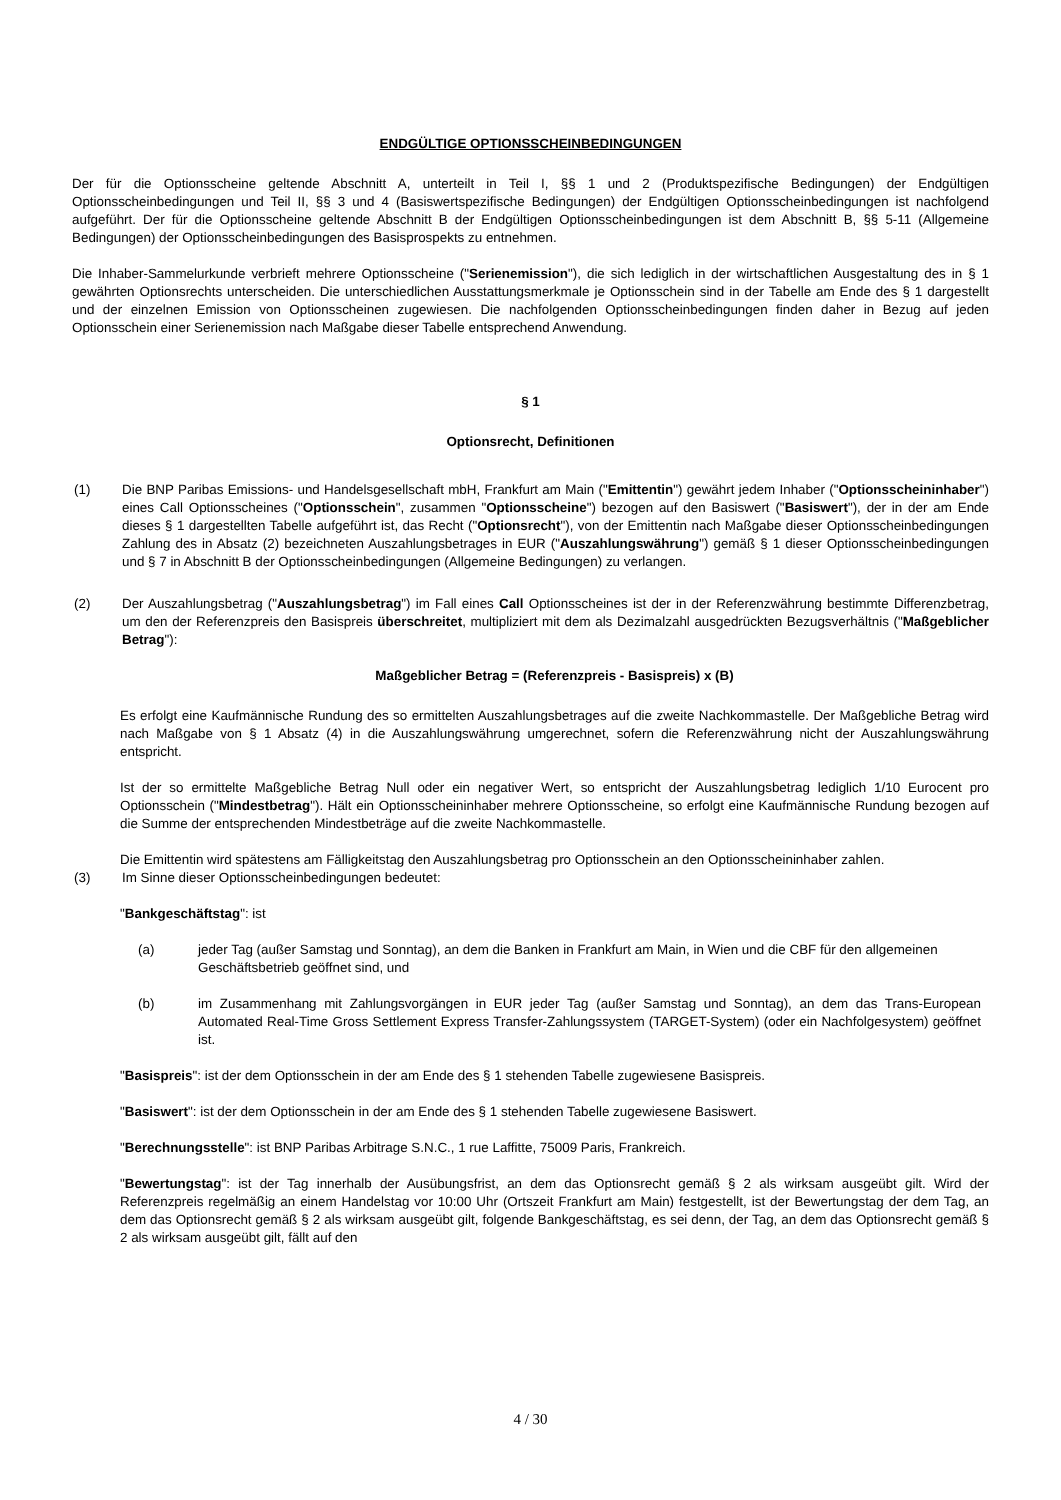ENDGÜLTIGE OPTIONSSCHEINBEDINGUNGEN
Der für die Optionsscheine geltende Abschnitt A, unterteilt in Teil I, §§ 1 und 2 (Produktspezifische Bedingungen) der Endgültigen Optionsscheinbedingungen und Teil II, §§ 3 und 4 (Basiswertspezifische Bedingungen) der Endgültigen Optionsscheinbedingungen ist nachfolgend aufgeführt. Der für die Optionsscheine geltende Abschnitt B der Endgültigen Optionsscheinbedingungen ist dem Abschnitt B, §§ 5-11 (Allgemeine Bedingungen) der Optionsscheinbedingungen des Basisprospekts zu entnehmen.
Die Inhaber-Sammelurkunde verbrieft mehrere Optionsscheine ("Serienemission"), die sich lediglich in der wirtschaftlichen Ausgestaltung des in § 1 gewährten Optionsrechts unterscheiden. Die unterschiedlichen Ausstattungsmerkmale je Optionsschein sind in der Tabelle am Ende des § 1 dargestellt und der einzelnen Emission von Optionsscheinen zugewiesen. Die nachfolgenden Optionsscheinbedingungen finden daher in Bezug auf jeden Optionsschein einer Serienemission nach Maßgabe dieser Tabelle entsprechend Anwendung.
§ 1
Optionsrecht, Definitionen
(1) Die BNP Paribas Emissions- und Handelsgesellschaft mbH, Frankfurt am Main ("Emittentin") gewährt jedem Inhaber ("Optionsscheininhaber") eines Call Optionsscheines ("Optionsschein", zusammen "Optionsscheine") bezogen auf den Basiswert ("Basiswert"), der in der am Ende dieses § 1 dargestellten Tabelle aufgeführt ist, das Recht ("Optionsrecht"), von der Emittentin nach Maßgabe dieser Optionsscheinbedingungen Zahlung des in Absatz (2) bezeichneten Auszahlungsbetrages in EUR ("Auszahlungswährung") gemäß § 1 dieser Optionsscheinbedingungen und § 7 in Abschnitt B der Optionsscheinbedingungen (Allgemeine Bedingungen) zu verlangen.
(2) Der Auszahlungsbetrag ("Auszahlungsbetrag") im Fall eines Call Optionsscheines ist der in der Referenzwährung bestimmte Differenzbetrag, um den der Referenzpreis den Basispreis überschreitet, multipliziert mit dem als Dezimalzahl ausgedrückten Bezugsverhältnis ("Maßgeblicher Betrag"):
Maßgeblicher Betrag = (Referenzpreis - Basispreis) x (B)
Es erfolgt eine Kaufmännische Rundung des so ermittelten Auszahlungsbetrages auf die zweite Nachkommastelle. Der Maßgebliche Betrag wird nach Maßgabe von § 1 Absatz (4) in die Auszahlungswährung umgerechnet, sofern die Referenzwährung nicht der Auszahlungswährung entspricht.
Ist der so ermittelte Maßgebliche Betrag Null oder ein negativer Wert, so entspricht der Auszahlungsbetrag lediglich 1/10 Eurocent pro Optionsschein ("Mindestbetrag"). Hält ein Optionsscheininhaber mehrere Optionsscheine, so erfolgt eine Kaufmännische Rundung bezogen auf die Summe der entsprechenden Mindestbeträge auf die zweite Nachkommastelle.
Die Emittentin wird spätestens am Fälligkeitstag den Auszahlungsbetrag pro Optionsschein an den Optionsscheininhaber zahlen.
(3) Im Sinne dieser Optionsscheinbedingungen bedeutet:
"Bankgeschäftstag": ist
(a) jeder Tag (außer Samstag und Sonntag), an dem die Banken in Frankfurt am Main, in Wien und die CBF für den allgemeinen Geschäftsbetrieb geöffnet sind, und
(b) im Zusammenhang mit Zahlungsvorgängen in EUR jeder Tag (außer Samstag und Sonntag), an dem das Trans-European Automated Real-Time Gross Settlement Express Transfer-Zahlungssystem (TARGET-System) (oder ein Nachfolgesystem) geöffnet ist.
"Basispreis": ist der dem Optionsschein in der am Ende des § 1 stehenden Tabelle zugewiesene Basispreis.
"Basiswert": ist der dem Optionsschein in der am Ende des § 1 stehenden Tabelle zugewiesene Basiswert.
"Berechnungsstelle": ist BNP Paribas Arbitrage S.N.C., 1 rue Laffitte, 75009 Paris, Frankreich.
"Bewertungstag": ist der Tag innerhalb der Ausübungsfrist, an dem das Optionsrecht gemäß § 2 als wirksam ausgeübt gilt. Wird der Referenzpreis regelmäßig an einem Handelstag vor 10:00 Uhr (Ortszeit Frankfurt am Main) festgestellt, ist der Bewertungstag der dem Tag, an dem das Optionsrecht gemäß § 2 als wirksam ausgeübt gilt, folgende Bankgeschäftstag, es sei denn, der Tag, an dem das Optionsrecht gemäß § 2 als wirksam ausgeübt gilt, fällt auf den
4 / 30